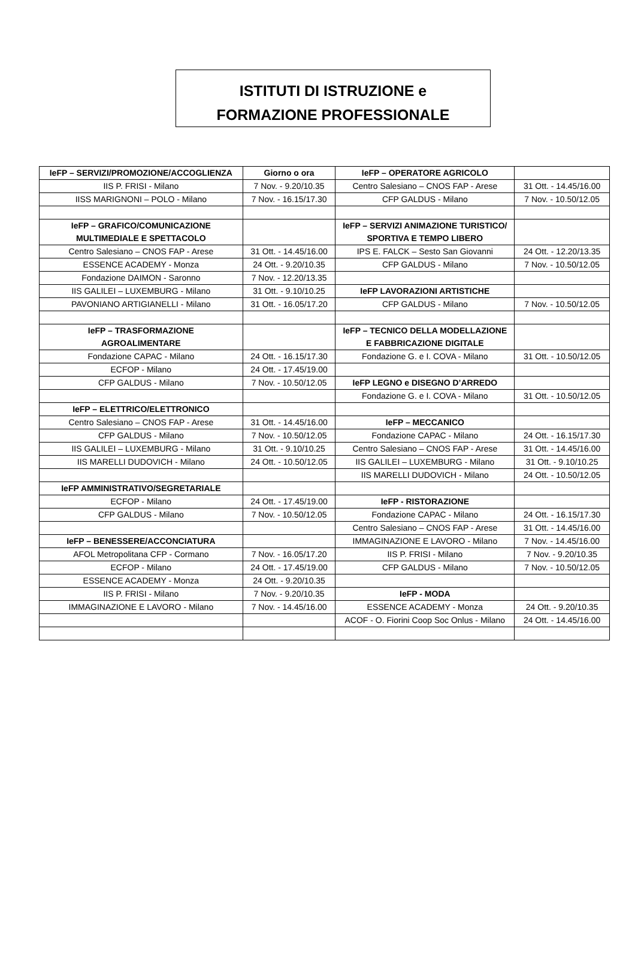ISTITUTI DI ISTRUZIONE e
FORMAZIONE PROFESSIONALE
| IeFP – SERVIZI/PROMOZIONE/ACCOGLIENZA | Giorno o ora | IeFP – OPERATORE AGRICOLO | |
| IIS P. FRISI - Milano | 7 Nov. - 9.20/10.35 | Centro Salesiano – CNOS FAP - Arese | 31 Ott. - 14.45/16.00 |
| IISS MARIGNONI – POLO - Milano | 7 Nov. - 16.15/17.30 | CFP GALDUS - Milano | 7 Nov. - 10.50/12.05 |
| IeFP – GRAFICO/COMUNICAZIONE MULTIMEDIALE E SPETTACOLO | | IeFP – SERVIZI ANIMAZIONE TURISTICO/ SPORTIVA E TEMPO LIBERO | |
| Centro Salesiano – CNOS FAP - Arese | 31 Ott. - 14.45/16.00 | IPS E. FALCK – Sesto San Giovanni | 24 Ott. - 12.20/13.35 |
| ESSENCE ACADEMY - Monza | 24 Ott. - 9.20/10.35 | CFP GALDUS - Milano | 7 Nov. - 10.50/12.05 |
| Fondazione DAIMON - Saronno | 7 Nov. - 12.20/13.35 | | |
| IIS GALILEI – LUXEMBURG - Milano | 31 Ott. - 9.10/10.25 | IeFP LAVORAZIONI ARTISTICHE | |
| PAVONIANO ARTIGIANELLI - Milano | 31 Ott. - 16.05/17.20 | CFP GALDUS - Milano | 7 Nov. - 10.50/12.05 |
| IeFP – TRASFORMAZIONE AGROALIMENTARE | | IeFP – TECNICO DELLA MODELLAZIONE E FABBRICAZIONE DIGITALE | |
| Fondazione CAPAC - Milano | 24 Ott. - 16.15/17.30 | Fondazione G. e I. COVA - Milano | 31 Ott. - 10.50/12.05 |
| ECFOP - Milano | 24 Ott. - 17.45/19.00 | | |
| CFP GALDUS - Milano | 7 Nov. - 10.50/12.05 | IeFP LEGNO e DISEGNO D’ARREDO | |
| | | Fondazione G. e I. COVA - Milano | 31 Ott. - 10.50/12.05 |
| IeFP – ELETTRICO/ELETTRONICO | | | |
| Centro Salesiano – CNOS FAP - Arese | 31 Ott. - 14.45/16.00 | IeFP – MECCANICO | |
| CFP GALDUS - Milano | 7 Nov. - 10.50/12.05 | Fondazione CAPAC - Milano | 24 Ott. - 16.15/17.30 |
| IIS GALILEI – LUXEMBURG - Milano | 31 Ott. - 9.10/10.25 | Centro Salesiano – CNOS FAP - Arese | 31 Ott. - 14.45/16.00 |
| IIS MARELLI DUDOVICH - Milano | 24 Ott. - 10.50/12.05 | IIS GALILEI – LUXEMBURG - Milano | 31 Ott. - 9.10/10.25 |
| | | IIS MARELLI DUDOVICH - Milano | 24 Ott. - 10.50/12.05 |
| IeFP AMMINISTRATIVO/SEGRETARIALE | | | |
| ECFOP - Milano | 24 Ott. - 17.45/19.00 | IeFP - RISTORAZIONE | |
| CFP GALDUS - Milano | 7 Nov. - 10.50/12.05 | Fondazione CAPAC - Milano | 24 Ott. - 16.15/17.30 |
| | | Centro Salesiano – CNOS FAP - Arese | 31 Ott. - 14.45/16.00 |
| IeFP – BENESSERE/ACCONCIATURA | | IMMAGINAZIONE E LAVORO - Milano | 7 Nov. - 14.45/16.00 |
| AFOL Metropolitana CFP - Cormano | 7 Nov. - 16.05/17.20 | IIS P. FRISI - Milano | 7 Nov. - 9.20/10.35 |
| ECFOP - Milano | 24 Ott. - 17.45/19.00 | CFP GALDUS - Milano | 7 Nov. - 10.50/12.05 |
| ESSENCE ACADEMY - Monza | 24 Ott. - 9.20/10.35 | | |
| IIS P. FRISI - Milano | 7 Nov. - 9.20/10.35 | IeFP - MODA | |
| IMMAGINAZIONE E LAVORO - Milano | 7 Nov. - 14.45/16.00 | ESSENCE ACADEMY - Monza | 24 Ott. - 9.20/10.35 |
| | | ACOF - O. Fiorini Coop Soc Onlus - Milano | 24 Ott. - 14.45/16.00 |